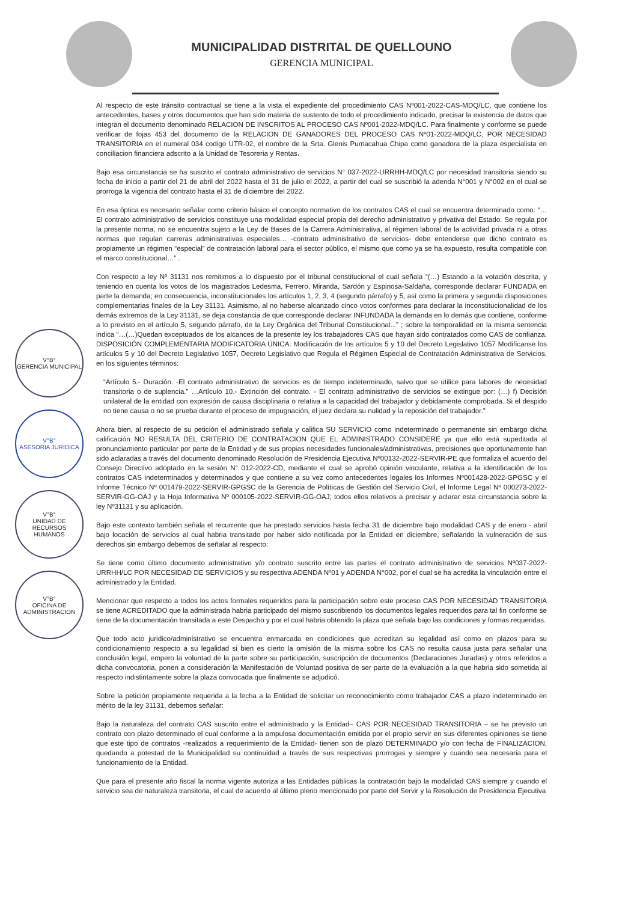MUNICIPALIDAD DISTRITAL DE QUELLOUNO
GERENCIA MUNICIPAL
V°B°
GERENCIA MUNICIPAL
V°B°
ASESORIA JURIDICA
V°B°
UNIDAD DE RECURSOS HUMANOS
V°B°
OFICINA DE ADMINISTRACION
Al respecto de este tránsito contractual se tiene a la vista el expediente del procedimiento CAS Nº001-2022-CAS-MDQ/LC, que contiene los antecedentes, bases y otros documentos que han sido materia de sustento de todo el procedimiento indicado, precisar la existencia de datos que integran el documento denominado RELACION DE INSCRITOS AL PROCESO CAS Nº001-2022-MDQ/LC. Para finalmente y conforme se puede verificar de fojas 453 del documento de la RELACION DE GANADORES DEL PROCESO CAS Nº01-2022-MDQ/LC, POR NECESIDAD TRANSITORIA en el numeral 034 codigo UTR-02, el nombre de la Srta. Glenis Pumacahua Chipa como ganadora de la plaza especialista en conciliacion financiera adscrito a la Unidad de Tesoreria y Rentas.
Bajo esa circunstancia se ha suscrito el contrato administrativo de servicios N° 037-2022-URRHH-MDQ/LC por necesidad transitoria siendo su fecha de inicio a partir del 21 de abril del 2022 hasta el 31 de julio el 2022, a partir del cual se suscribió la adenda N°001 y N°002 en el cual se prorroga la vigencia del contrato hasta el 31 de diciembre del 2022.
En esa óptica es necesario señalar como criterio básico el concepto normativo de los contratos CAS el cual se encuentra determinado como: “…El contrato administrativo de servicios constituye una modalidad especial propia del derecho administrativo y privativa del Estado. Se regula por la presente norma, no se encuentra sujeto a la Ley de Bases de la Carrera Administrativa, al régimen laboral de la actividad privada ni a otras normas que regulan carreras administrativas especiales… -contrato administrativo de servicios- debe entenderse que dicho contrato es propiamente un régimen “especial” de contratación laboral para el sector público, el mismo que como ya se ha expuesto, resulta compatible con el marco constitucional…” .
Con respecto a ley Nº 31131 nos remitimos a lo dispuesto por el tribunal constitucional el cual señala “(…) Estando a la votación descrita, y teniendo en cuenta los votos de los magistrados Ledesma, Ferrero, Miranda, Sardón y Espinosa-Saldaña, corresponde declarar FUNDADA en parte la demanda; en consecuencia, inconstitucionales los artículos 1, 2, 3, 4 (segundo párrafo) y 5, así como la primera y segunda disposiciones complementarias finales de la Ley 31131. Asimismo, al no haberse alcanzado cinco votos conformes para declarar la inconstitucionalidad de los demás extremos de la Ley 31131, se deja constancia de que corresponde declarar INFUNDADA la demanda en lo demás que contiene, conforme a lo previsto en el artículo 5, segundo párrafo, de la Ley Orgánica del Tribunal Constitucional...” ; sobre la temporalidad en la misma sentencia indica “…(…)Quedan exceptuados de los alcances de la presente ley los trabajadores CAS que hayan sido contratados como CAS de confianza. DISPOSICIÓN COMPLEMENTARIA MODIFICATORIA ÚNICA. Modificación de los artículos 5 y 10 del Decreto Legislativo 1057 Modifícanse los artículos 5 y 10 del Decreto Legislativo 1057, Decreto Legislativo que Regula el Régimen Especial de Contratación Administrativa de Servicios, en los siguientes términos:
“Artículo 5.- Duración. -El contrato administrativo de servicios es de tiempo indeterminado, salvo que se utilice para labores de necesidad transitoria o de suplencia.” …Artículo 10.- Extinción del contrato. - El contrato administrativo de servicios se extingue por: (…) f) Decisión unilateral de la entidad con expresión de causa disciplinaria o relativa a la capacidad del trabajador y debidamente comprobada. Si el despido no tiene causa o no se prueba durante el proceso de impugnación, el juez declara su nulidad y la reposición del trabajador.”
Ahora bien, al respecto de su petición el administrado señala y califica SU SERVICIO como indeterminado o permanente sin embargo dicha calificación NO RESULTA DEL CRITERIO DE CONTRATACION QUE EL ADMINISTRADO CONSIDERE ya que ello está supeditada al pronunciamiento particular por parte de la Entidad y de sus propias necesidades funcionales/administrativas, precisiones que oportunamente han sido aclaradas a través del documento denominado Resolución de Presidencia Ejecutiva Nº00132-2022-SERVIR-PE que formaliza el acuerdo del Consejo Directivo adoptado en la sesión N° 012-2022-CD, mediante el cual se aprobó opinión vinculante, relativa a la identificación de los contratos CAS indeterminados y determinados y que contiene a su vez como antecedentes legales los Informes Nº001428-2022-GPGSC y el Informe Técnico Nº 001479-2022-SERVIR-GPGSC de la Gerencia de Políticas de Gestión del Servicio Civil, el Informe Legal Nº 000273-2022-SERVIR-GG-OAJ y la Hoja Informativa Nº 000105-2022-SERVIR-GG-OAJ; todos ellos relativos a precisar y aclarar esta circunstancia sobre la ley Nº31131 y su aplicación.
Bajo este contexto también señala el recurrente que ha prestado servicios hasta fecha 31 de diciembre bajo modalidad CAS y de enero - abril bajo locación de servicios al cual habria transitado por haber sido notificada por la Entidad en diciembre, señalando la vulneración de sus derechos sin embargo debemos de señalar al respecto:
Se tiene como último documento administrativo y/o contrato suscrito entre las partes el contrato administrativo de servicios Nº037-2022-URRHH/LC POR NECESIDAD DE SERVICIOS y su respectiva ADENDA Nº01 y ADENDA N°002, por el cual se ha acredita la vinculación entre el administrado y la Entidad.
Mencionar que respecto a todos los actos formales requeridos para la participación sobre este proceso CAS POR NECESIDAD TRANSITORIA se tiene ACREDITADO que la administrada habria participado del mismo suscribiendo los documentos legales requeridos para tal fin conforme se tiene de la documentación transitada a este Despacho y por el cual habria obtenido la plaza que señala bajo las condiciones y formas requeridas.
Que todo acto juridico/administrativo se encuentra enmarcada en condiciones que acreditan su legalidad así como en plazos para su condicionamiento respecto a su legalidad si bien es cierto la omisión de la misma sobre los CAS no resulta causa justa para señalar una conclusión legal, empero la voluntad de la parte sobre su participación, suscripción de documentos (Declaraciones Juradas) y otros referidos a dicha convocatoria, ponen a consideración la Manifestación de Voluntad positiva de ser parte de la evaluación a la que habria sido sometida al respecto indistintamente sobre la plaza convocada que finalmente se adjudicó.
Sobre la petición propiamente requerida a la fecha a la Entidad de solicitar un reconocimiento como trabajador CAS a plazo indeterminado en mérito de la ley 31131, debemos señalar:
Bajo la naturaleza del contrato CAS suscrito entre el administrado y la Entidad– CAS POR NECESIDAD TRANSITORIA – se ha previsto un contrato con plazo determinado el cual conforme a la ampulosa documentación emitida por el propio servir en sus diferentes opiniones se tiene que este tipo de contratos -realizados a requerimiento de la Entidad- tienen son de plazo DETERMINADO y/o con fecha de FINALIZACION, quedando a potestad de la Municipalidad su continuidad a través de sus respectivas prorrogas y siempre y cuando sea necesaria para el funcionamiento de la Entidad.
Que para el presente año fiscal la norma vigente autoriza a las Entidades públicas la contratación bajo la modalidad CAS siempre y cuando el servicio sea de naturaleza transitoria, el cual de acuerdo al último pleno mencionado por parte del Servir y la Resolución de Presidencia Ejecutiva